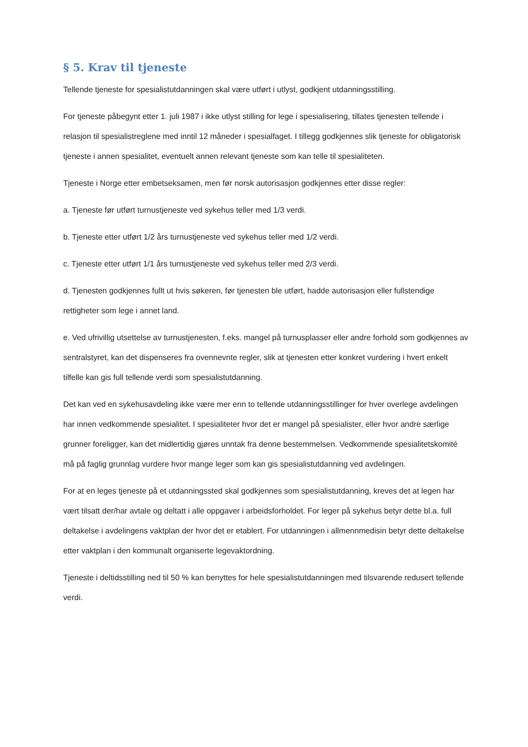§ 5. Krav til tjeneste
Tellende tjeneste for spesialistutdanningen skal være utført i utlyst, godkjent utdanningsstilling.
For tjeneste påbegynt etter 1. juli 1987 i ikke utlyst stilling for lege i spesialisering, tillates tjenesten tellende i relasjon til spesialistreglene med inntil 12 måneder i spesialfaget. I tillegg godkjennes slik tjeneste for obligatorisk tjeneste i annen spesialitet, eventuelt annen relevant tjeneste som kan telle til spesialiteten.
Tjeneste i Norge etter embetseksamen, men før norsk autorisasjon godkjennes etter disse regler:
a. Tjeneste før utført turnustjeneste ved sykehus teller med 1/3 verdi.
b. Tjeneste etter utført 1/2 års turnustjeneste ved sykehus teller med 1/2 verdi.
c. Tjeneste etter utført 1/1 års turnustjeneste ved sykehus teller med 2/3 verdi.
d. Tjenesten godkjennes fullt ut hvis søkeren, før tjenesten ble utført, hadde autorisasjon eller fullstendige rettigheter som lege i annet land.
e. Ved ufrivillig utsettelse av turnustjenesten, f.eks. mangel på turnusplasser eller andre forhold som godkjennes av sentralstyret, kan det dispenseres fra ovennevnte regler, slik at tjenesten etter konkret vurdering i hvert enkelt tilfelle kan gis full tellende verdi som spesialistutdanning.
Det kan ved en sykehusavdeling ikke være mer enn to tellende utdanningsstillinger for hver overlege avdelingen har innen vedkommende spesialitet. I spesialiteter hvor det er mangel på spesialister, eller hvor andre særlige grunner foreligger, kan det midlertidig gjøres unntak fra denne bestemmelsen. Vedkommende spesialitetskomité må på faglig grunnlag vurdere hvor mange leger som kan gis spesialistutdanning ved avdelingen.
For at en leges tjeneste på et utdanningssted skal godkjennes som spesialistutdanning, kreves det at legen har vært tilsatt der/har avtale og deltatt i alle oppgaver i arbeidsforholdet. For leger på sykehus betyr dette bl.a. full deltakelse i avdelingens vaktplan der hvor det er etablert. For utdanningen i allmennmedisin betyr dette deltakelse etter vaktplan i den kommunalt organiserte legevaktordning.
Tjeneste i deltidsstilling ned til 50 % kan benyttes for hele spesialistutdanningen med tilsvarende redusert tellende verdi.